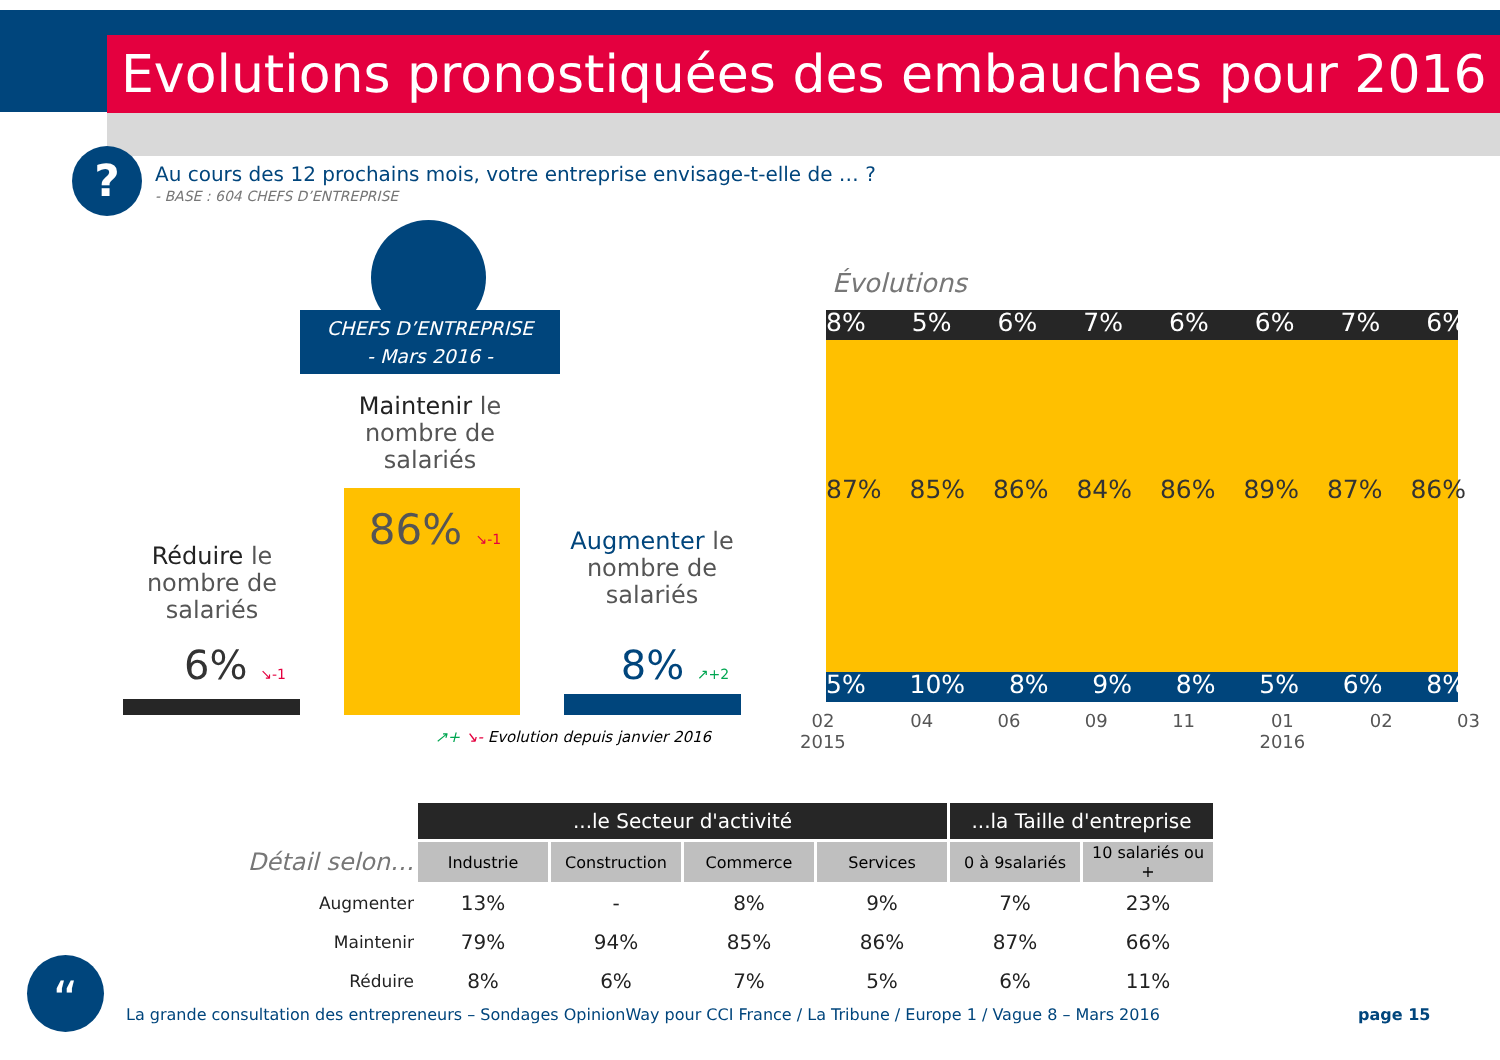Evolutions pronostiquées des embauches pour 2016
?
Au cours des 12 prochains mois, votre entreprise envisage-t-elle de … ?
- BASE : 604 CHEFS D’ENTREPRISE
CHEFS D’ENTREPRISE
- Mars 2016 -
Maintenir le nombre de salariés
86% ↘-1
Réduire le nombre de salariés
6% ↘-1
Augmenter le nombre de salariés
8% ↗+2
↗+ ↘- Evolution depuis janvier 2016
Évolutions
8% 5% 6% 7% 6% 6% 7% 6%
87% 85% 86% 84% 86% 89% 87% 86%
5% 10% 8% 9% 8% 5% 6% 8%
02
2015 04 06 09 11 01
2016 02 03
| | ...le Secteur d'activité | | | | ...la Taille d'entreprise | |
| Détail selon… | Industrie | Construction | Commerce | Services | 0 à 9salariés | 10 salariés ou + |
| Augmenter | 13% | - | 8% | 9% | 7% | 23% |
| Maintenir | 79% | 94% | 85% | 86% | 87% | 66% |
| Réduire | 8% | 6% | 7% | 5% | 6% | 11% |
“
La grande consultation des entrepreneurs – Sondages OpinionWay pour CCI France / La Tribune / Europe 1 / Vague 8 – Mars 2016
page 15